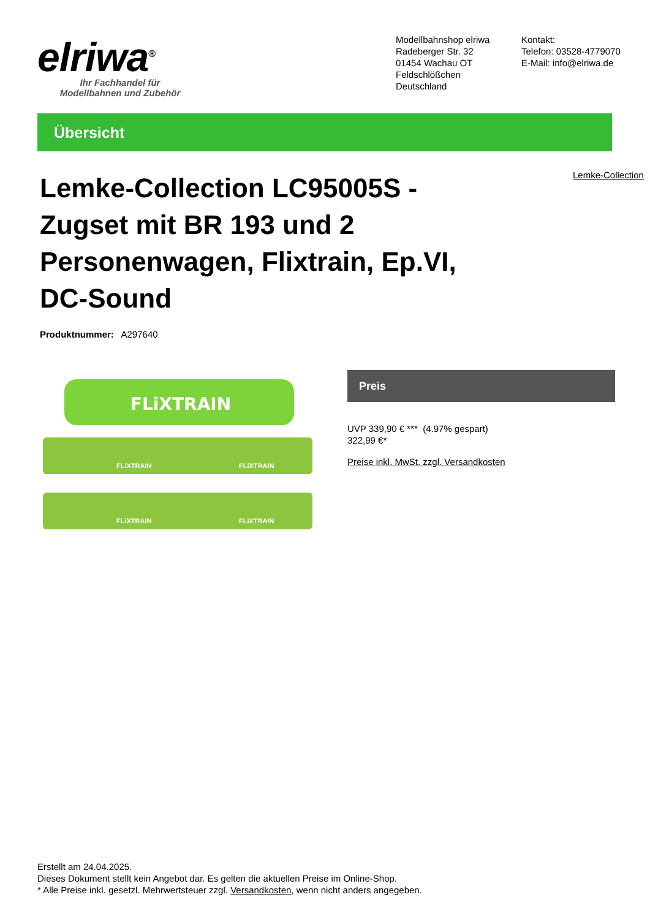elriwa<sup>®</sup>
Ihr Fachhandel für
Modellbahnen und Zubehör
Modellbahnshop elriwa
Radeberger Str. 32
01454 Wachau OT Feldschlößchen
Deutschland
Kontakt:
Telefon: 03528-4779070
E-Mail: info@elriwa.de
Übersicht
Lemke-Collection LC95005S - Zugset mit BR 193 und 2 Personenwagen, Flixtrain, Ep.VI, DC-Sound
Lemke-Collection
Produktnummer: A297640
FLiXTRAIN
FLiXTRAIN
FLiXTRAIN
FLiXTRAIN
FLiXTRAIN
Preis
UVP 339,90 € *** (4.97% gespart)
322,99 €*
Preise inkl. MwSt. zzgl. Versandkosten
Erstellt am 24.04.2025.
Dieses Dokument stellt kein Angebot dar. Es gelten die aktuellen Preise im Online-Shop.
* Alle Preise inkl. gesetzl. Mehrwertsteuer zzgl. Versandkosten, wenn nicht anders angegeben.